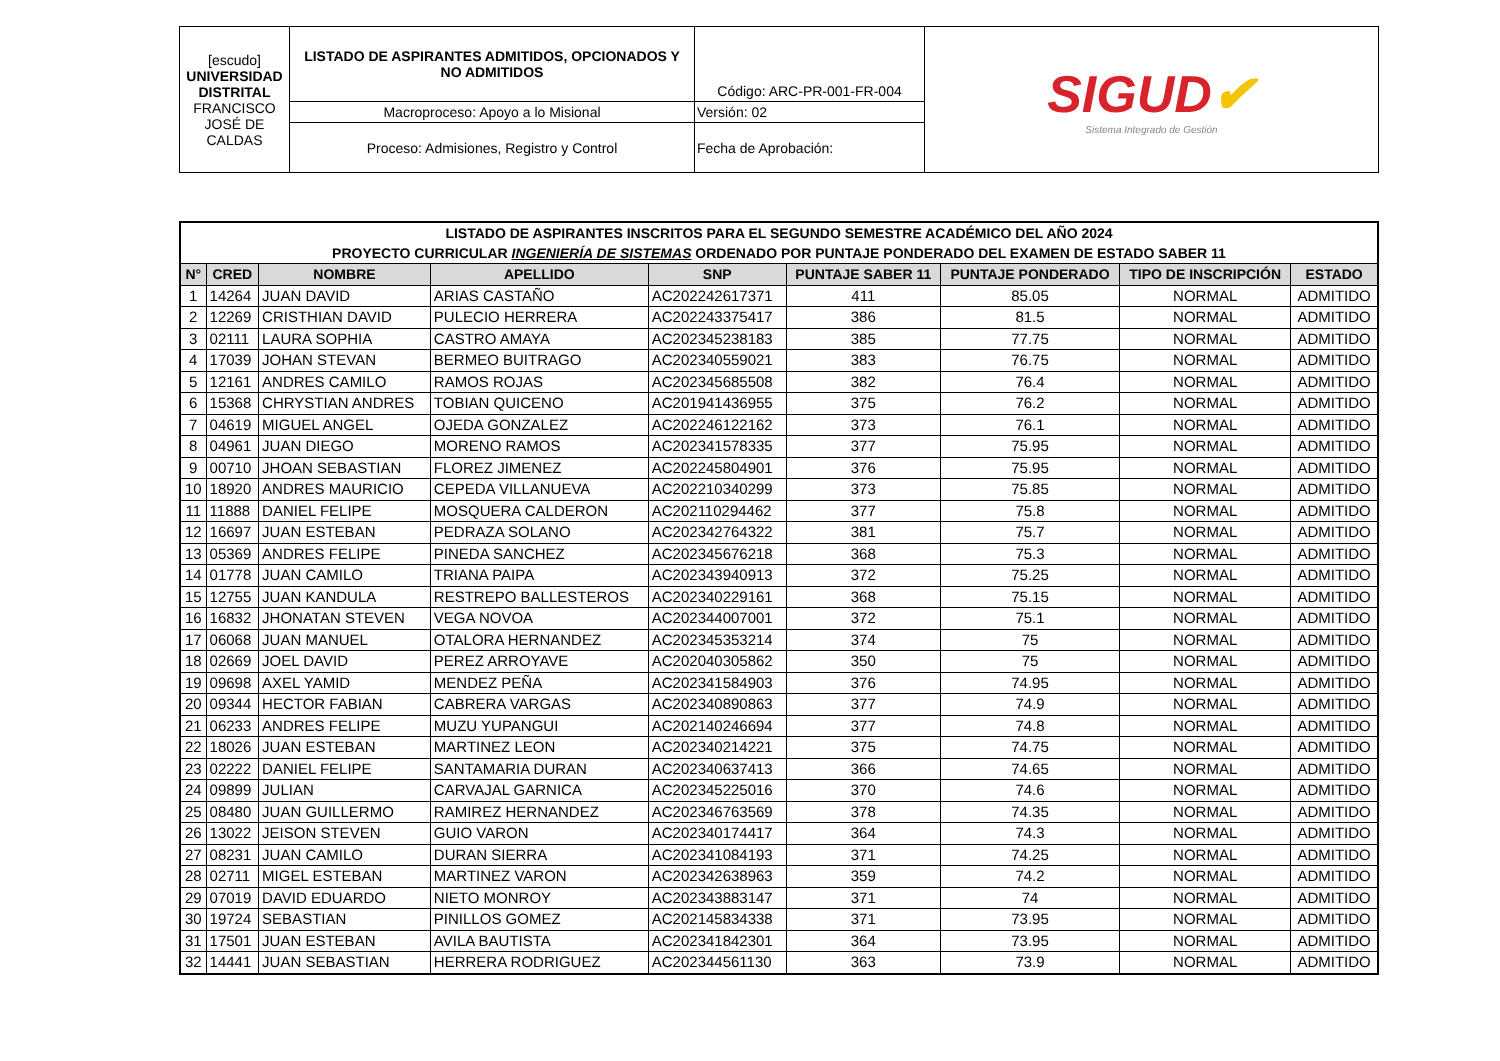| [escudo] UNIVERSIDAD DISTRITAL FRANCISCO JOSÉ DE CALDAS | LISTADO DE ASPIRANTES ADMITIDOS, OPCIONADOS Y NO ADMITIDOS | Código: ARC-PR-001-FR-004 | SIGUD ✔ Sistema Integrado de Gestión |
| | Macroproceso: Apoyo a lo Misional | Versión: 02 | |
| | Proceso: Admisiones, Registro y Control | Fecha de Aprobación: | |
| LISTADO DE ASPIRANTES INSCRITOS PARA EL SEGUNDO SEMESTRE ACADÉMICO DEL AÑO 2024 PROYECTO CURRICULAR INGENIERÍA DE SISTEMAS ORDENADO POR PUNTAJE PONDERADO DEL EXAMEN DE ESTADO SABER 11 | | | | | | | | |
| --- | --- | --- | --- | --- | --- | --- | --- | --- |
| N° | CRED | NOMBRE | APELLIDO | SNP | PUNTAJE SABER 11 | PUNTAJE PONDERADO | TIPO DE INSCRIPCIÓN | ESTADO |
| 1 | 14264 | JUAN DAVID | ARIAS CASTAÑO | AC202242617371 | 411 | 85.05 | NORMAL | ADMITIDO |
| 2 | 12269 | CRISTHIAN DAVID | PULECIO HERRERA | AC202243375417 | 386 | 81.5 | NORMAL | ADMITIDO |
| 3 | 02111 | LAURA SOPHIA | CASTRO AMAYA | AC202345238183 | 385 | 77.75 | NORMAL | ADMITIDO |
| 4 | 17039 | JOHAN STEVAN | BERMEO BUITRAGO | AC202340559021 | 383 | 76.75 | NORMAL | ADMITIDO |
| 5 | 12161 | ANDRES CAMILO | RAMOS ROJAS | AC202345685508 | 382 | 76.4 | NORMAL | ADMITIDO |
| 6 | 15368 | CHRYSTIAN ANDRES | TOBIAN QUICENO | AC201941436955 | 375 | 76.2 | NORMAL | ADMITIDO |
| 7 | 04619 | MIGUEL ANGEL | OJEDA GONZALEZ | AC202246122162 | 373 | 76.1 | NORMAL | ADMITIDO |
| 8 | 04961 | JUAN DIEGO | MORENO RAMOS | AC202341578335 | 377 | 75.95 | NORMAL | ADMITIDO |
| 9 | 00710 | JHOAN SEBASTIAN | FLOREZ JIMENEZ | AC202245804901 | 376 | 75.95 | NORMAL | ADMITIDO |
| 10 | 18920 | ANDRES MAURICIO | CEPEDA VILLANUEVA | AC202210340299 | 373 | 75.85 | NORMAL | ADMITIDO |
| 11 | 11888 | DANIEL FELIPE | MOSQUERA CALDERON | AC202110294462 | 377 | 75.8 | NORMAL | ADMITIDO |
| 12 | 16697 | JUAN ESTEBAN | PEDRAZA SOLANO | AC202342764322 | 381 | 75.7 | NORMAL | ADMITIDO |
| 13 | 05369 | ANDRES FELIPE | PINEDA SANCHEZ | AC202345676218 | 368 | 75.3 | NORMAL | ADMITIDO |
| 14 | 01778 | JUAN CAMILO | TRIANA PAIPA | AC202343940913 | 372 | 75.25 | NORMAL | ADMITIDO |
| 15 | 12755 | JUAN KANDULA | RESTREPO BALLESTEROS | AC202340229161 | 368 | 75.15 | NORMAL | ADMITIDO |
| 16 | 16832 | JHONATAN STEVEN | VEGA NOVOA | AC202344007001 | 372 | 75.1 | NORMAL | ADMITIDO |
| 17 | 06068 | JUAN MANUEL | OTALORA HERNANDEZ | AC202345353214 | 374 | 75 | NORMAL | ADMITIDO |
| 18 | 02669 | JOEL DAVID | PEREZ ARROYAVE | AC202040305862 | 350 | 75 | NORMAL | ADMITIDO |
| 19 | 09698 | AXEL YAMID | MENDEZ PEÑA | AC202341584903 | 376 | 74.95 | NORMAL | ADMITIDO |
| 20 | 09344 | HECTOR FABIAN | CABRERA VARGAS | AC202340890863 | 377 | 74.9 | NORMAL | ADMITIDO |
| 21 | 06233 | ANDRES FELIPE | MUZU YUPANGUI | AC202140246694 | 377 | 74.8 | NORMAL | ADMITIDO |
| 22 | 18026 | JUAN ESTEBAN | MARTINEZ LEON | AC202340214221 | 375 | 74.75 | NORMAL | ADMITIDO |
| 23 | 02222 | DANIEL FELIPE | SANTAMARIA DURAN | AC202340637413 | 366 | 74.65 | NORMAL | ADMITIDO |
| 24 | 09899 | JULIAN | CARVAJAL GARNICA | AC202345225016 | 370 | 74.6 | NORMAL | ADMITIDO |
| 25 | 08480 | JUAN GUILLERMO | RAMIREZ HERNANDEZ | AC202346763569 | 378 | 74.35 | NORMAL | ADMITIDO |
| 26 | 13022 | JEISON STEVEN | GUIO VARON | AC202340174417 | 364 | 74.3 | NORMAL | ADMITIDO |
| 27 | 08231 | JUAN CAMILO | DURAN SIERRA | AC202341084193 | 371 | 74.25 | NORMAL | ADMITIDO |
| 28 | 02711 | MIGEL ESTEBAN | MARTINEZ VARON | AC202342638963 | 359 | 74.2 | NORMAL | ADMITIDO |
| 29 | 07019 | DAVID EDUARDO | NIETO MONROY | AC202343883147 | 371 | 74 | NORMAL | ADMITIDO |
| 30 | 19724 | SEBASTIAN | PINILLOS GOMEZ | AC202145834338 | 371 | 73.95 | NORMAL | ADMITIDO |
| 31 | 17501 | JUAN ESTEBAN | AVILA BAUTISTA | AC202341842301 | 364 | 73.95 | NORMAL | ADMITIDO |
| 32 | 14441 | JUAN SEBASTIAN | HERRERA RODRIGUEZ | AC202344561130 | 363 | 73.9 | NORMAL | ADMITIDO |